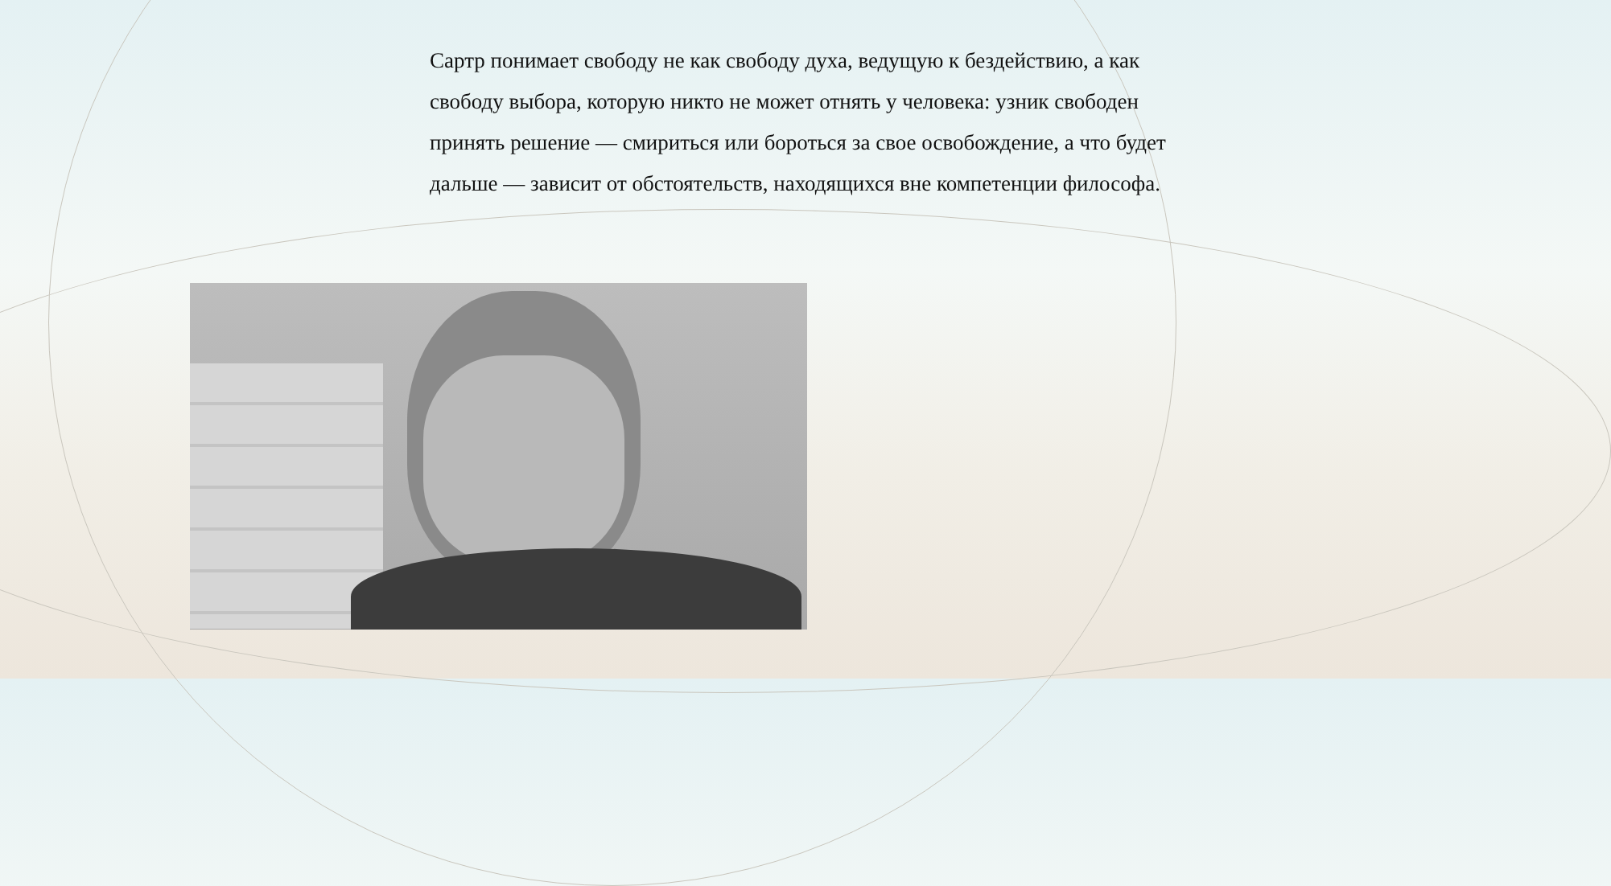Сартр понимает свободу не как свободу духа, ведущую к бездействию, а как свободу выбора, которую никто не может отнять у человека: узник свободен принять решение — смириться или бороться за свое освобождение, а что будет дальше — зависит от обстоятельств, находящихся вне компетенции философа.